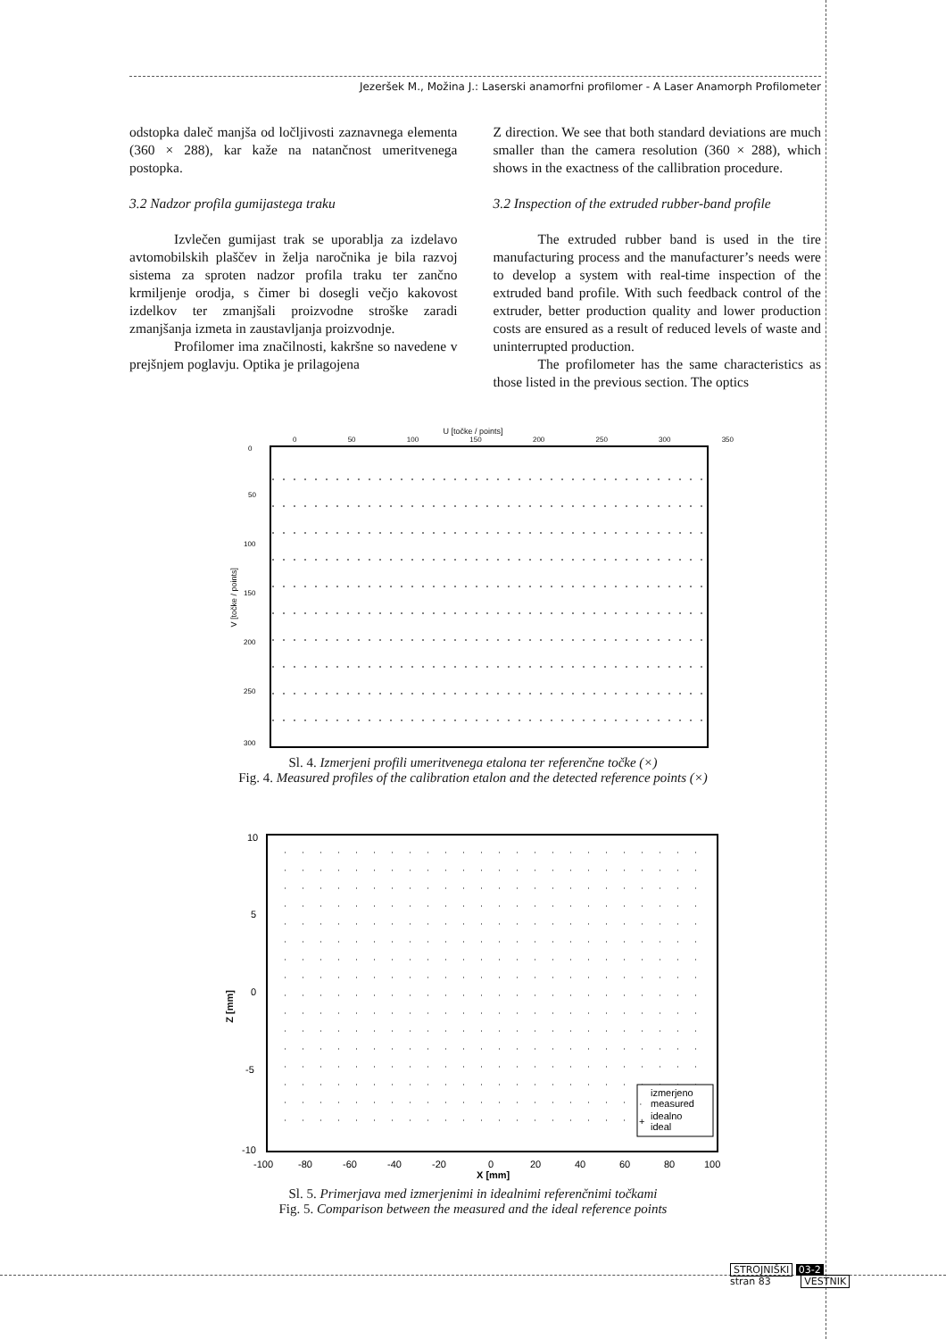Jezeršek M., Možina J.: Laserski anamorfni profilomer - A Laser Anamorph Profilometer
odstopka daleč manjša od ločljivosti zaznavnega elementa (360 × 288), kar kaže na natančnost umeritvenega postopka.
3.2 Nadzor profila gumijastega traku
Izvlečen gumijast trak se uporablja za izdelavo avtomobilskih plaščev in želja naročnika je bila razvoj sistema za sproten nadzor profila traku ter zančno krmiljenje orodja, s čimer bi dosegli večjo kakovost izdelkov ter zmanjšali proizvodne stroške zaradi zmanjšanja izmeta in zaustavljanja proizvodnje.
Profilomer ima značilnosti, kakršne so navedene v prejšnjem poglavju. Optika je prilagojena
Z direction. We see that both standard deviations are much smaller than the camera resolution (360 × 288), which shows in the exactness of the callibration procedure.
3.2 Inspection of the extruded rubber-band profile
The extruded rubber band is used in the tire manufacturing process and the manufacturer’s needs were to develop a system with real-time inspection of the extruded band profile. With such feedback control of the extruder, better production quality and lower production costs are ensured as a result of reduced levels of waste and uninterrupted production.
The profilometer has the same characteristics as those listed in the previous section. The optics
U [točke / points]
0 50 100 150 200 250 300 350
V [točke / points]
0
50
100
150
200
250
300
Sl. 4. Izmerjeni profili umeritvenega etalona ter referenčne točke (×)
Fig. 4. Measured profiles of the calibration etalon and the detected reference points (×)
Z [mm]
10
5
0
-5
-10
-100
-80
-60
-40
-20
0
20
40
60
80
100
X [mm]
izmerjeno
measured
idealno
ideal
·
+
Sl. 5. Primerjava med izmerjenimi in idealnimi referenčnimi točkami
Fig. 5. Comparison between the measured and the ideal reference points
STROJNIŠKI 03-2
stran 83 VESTNIK